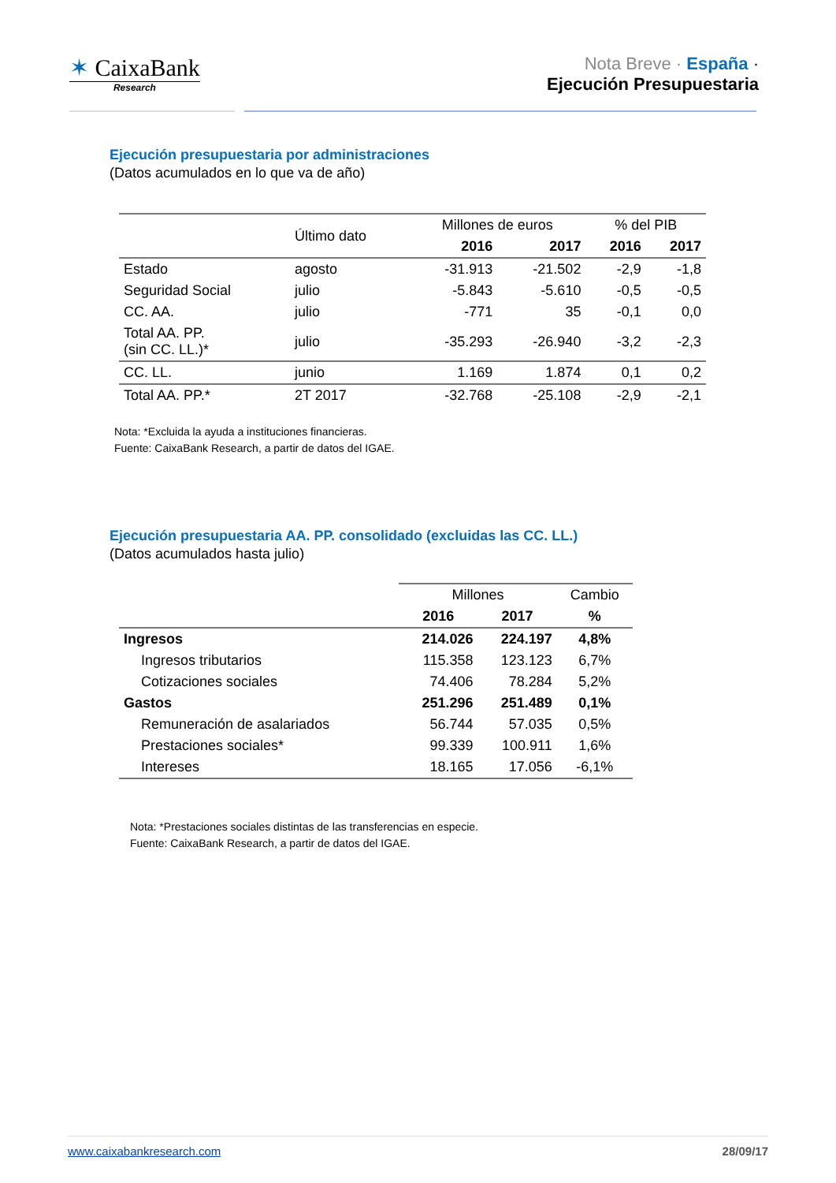✶ CaixaBank
Research
Nota Breve · España ·
Ejecución Presupuestaria
Ejecución presupuestaria por administraciones
(Datos acumulados en lo que va de año)
| | Último dato | Millones de euros | | % del PIB | |
| --- | --- | --- | --- | --- | --- |
| | | 2016 | 2017 | 2016 | 2017 |
| Estado | agosto | -31.913 | -21.502 | -2,9 | -1,8 |
| Seguridad Social | julio | -5.843 | -5.610 | -0,5 | -0,5 |
| CC. AA. | julio | -771 | 35 | -0,1 | 0,0 |
| Total AA. PP. (sin CC. LL.)* | julio | -35.293 | -26.940 | -3,2 | -2,3 |
| CC. LL. | junio | 1.169 | 1.874 | 0,1 | 0,2 |
| Total AA. PP.* | 2T 2017 | -32.768 | -25.108 | -2,9 | -2,1 |
Nota: *Excluida la ayuda a instituciones financieras.
Fuente: CaixaBank Research, a partir de datos del IGAE.
Ejecución presupuestaria AA. PP. consolidado (excluidas las CC. LL.)
(Datos acumulados hasta julio)
| | Millones | | Cambio |
| --- | --- | --- | --- |
| | 2016 | 2017 | % |
| Ingresos | 214.026 | 224.197 | 4,8% |
| Ingresos tributarios | 115.358 | 123.123 | 6,7% |
| Cotizaciones sociales | 74.406 | 78.284 | 5,2% |
| Gastos | 251.296 | 251.489 | 0,1% |
| Remuneración de asalariados | 56.744 | 57.035 | 0,5% |
| Prestaciones sociales* | 99.339 | 100.911 | 1,6% |
| Intereses | 18.165 | 17.056 | -6,1% |
Nota: *Prestaciones sociales distintas de las transferencias en especie.
Fuente: CaixaBank Research, a partir de datos del IGAE.
www.caixabankresearch.com 28/09/17